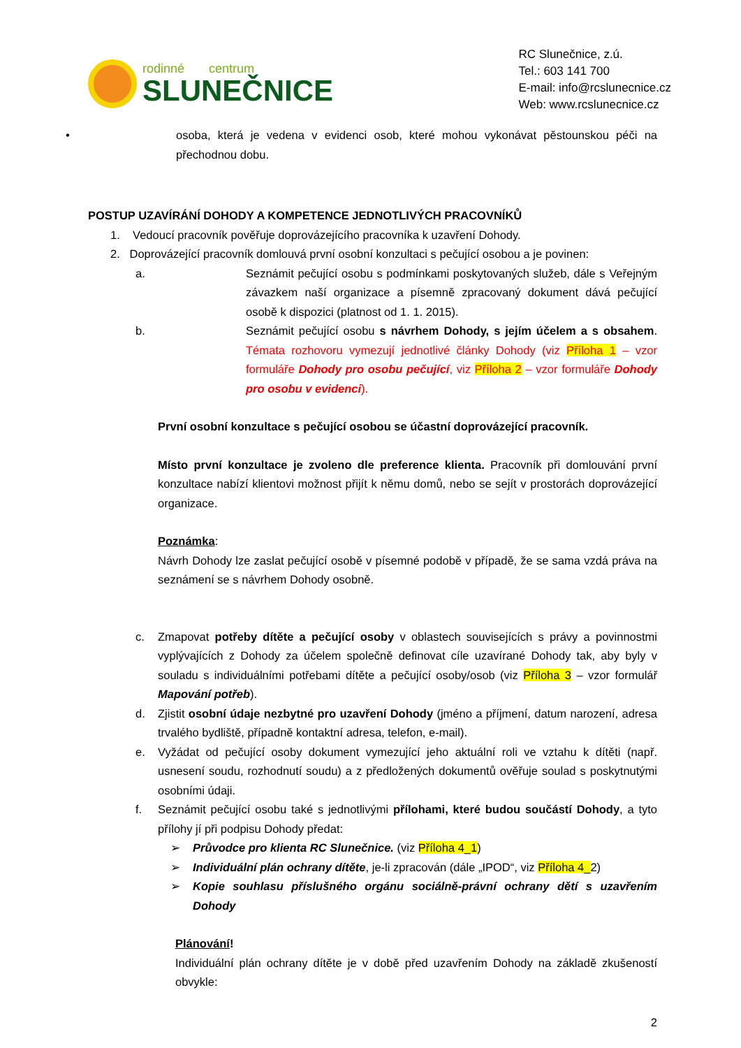rodinné centrum
SLUNEČNICE
RC Slunečnice, z.ú.
Tel.: 603 141 700
E-mail: info@rcslunecnice.cz
Web: www.rcslunecnice.cz
• osoba, která je vedena v evidenci osob, které mohou vykonávat pěstounskou péči na přechodnou dobu.
POSTUP UZAVÍRÁNÍ DOHODY A KOMPETENCE JEDNOTLIVÝCH PRACOVNÍKŮ
1. Vedoucí pracovník pověřuje doprovázejícího pracovníka k uzavření Dohody.
2. Doprovázející pracovník domlouvá první osobní konzultaci s pečující osobou a je povinen:
a. Seznámit pečující osobu s podmínkami poskytovaných služeb, dále s Veřejným závazkem naší organizace a písemně zpracovaný dokument dává pečující osobě k dispozici (platnost od 1. 1. 2015).
b. Seznámit pečující osobu s návrhem Dohody, s jejím účelem a s obsahem. Témata rozhovoru vymezují jednotlivé články Dohody (viz Příloha 1 – vzor formuláře Dohody pro osobu pečující, viz Příloha 2 – vzor formuláře Dohody pro osobu v evidenci).
První osobní konzultace s pečující osobou se účastní doprovázející pracovník.
Místo první konzultace je zvoleno dle preference klienta. Pracovník při domlouvání první konzultace nabízí klientovi možnost přijít k němu domů, nebo se sejít v prostorách doprovázející organizace.
Poznámka:
Návrh Dohody lze zaslat pečující osobě v písemné podobě v případě, že se sama vzdá práva na seznámení se s návrhem Dohody osobně.
c. Zmapovat potřeby dítěte a pečující osoby v oblastech souvisejících s právy a povinnostmi vyplývajících z Dohody za účelem společně definovat cíle uzavírané Dohody tak, aby byly v souladu s individuálními potřebami dítěte a pečující osoby/osob (viz Příloha 3 – vzor formulář Mapování potřeb).
d. Zjistit osobní údaje nezbytné pro uzavření Dohody (jméno a příjmení, datum narození, adresa trvalého bydliště, případně kontaktní adresa, telefon, e-mail).
e. Vyžádat od pečující osoby dokument vymezující jeho aktuální roli ve vztahu k dítěti (např. usnesení soudu, rozhodnutí soudu) a z předložených dokumentů ověřuje soulad s poskytnutými osobními údaji.
f. Seznámit pečující osobu také s jednotlivými přílohami, které budou součástí Dohody, a tyto přílohy jí při podpisu Dohody předat:
➢ Průvodce pro klienta RC Slunečnice. (viz Příloha 4_1)
➢ Individuální plán ochrany dítěte, je-li zpracován (dále „IPOD“, viz Příloha 4_2)
➢ Kopie souhlasu příslušného orgánu sociálně-právní ochrany dětí s uzavřením Dohody
Plánování!
Individuální plán ochrany dítěte je v době před uzavřením Dohody na základě zkušeností obvykle:
2